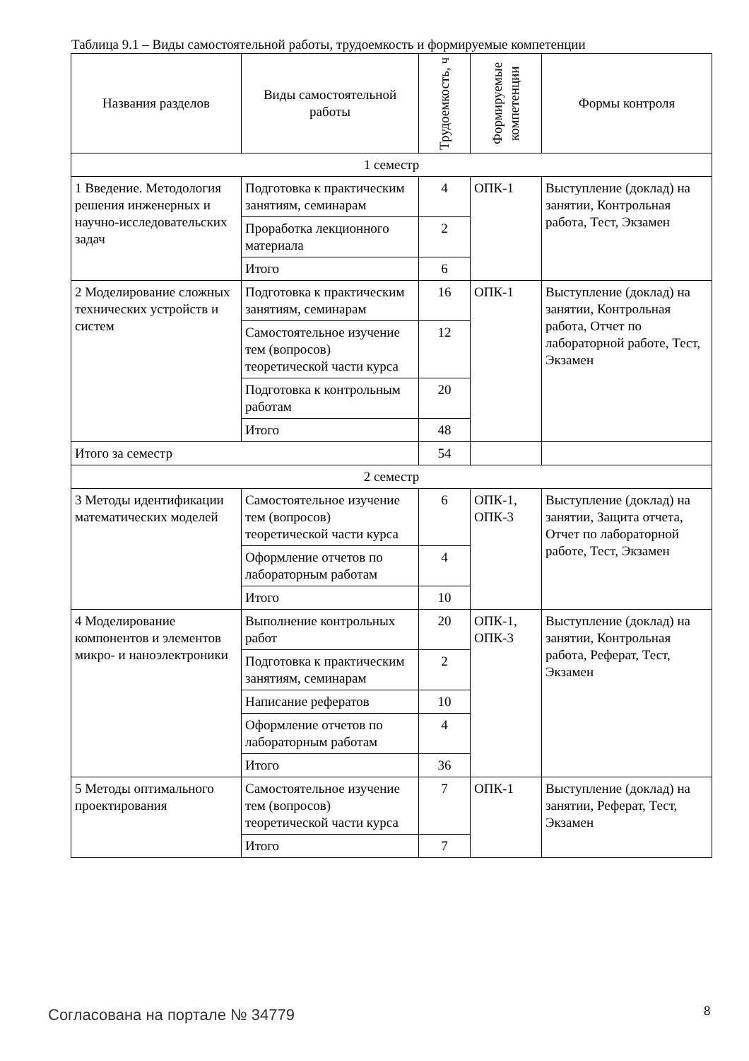Таблица 9.1 – Виды самостоятельной работы, трудоемкость и формируемые компетенции
| Названия разделов | Виды самостоятельной работы | Трудоемкость, ч | Формируемые компетенции | Формы контроля |
| --- | --- | --- | --- | --- |
| 1 семестр | | | | |
| 1 Введение. Методология решения инженерных и научно-исследовательских задач | Подготовка к практическим занятиям, семинарам | 4 | ОПК-1 | Выступление (доклад) на занятии, Контрольная работа, Тест, Экзамен |
| | Проработка лекционного материала | 2 | | |
| | Итого | 6 | | |
| 2 Моделирование сложных технических устройств и систем | Подготовка к практическим занятиям, семинарам | 16 | ОПК-1 | Выступление (доклад) на занятии, Контрольная работа, Отчет по лабораторной работе, Тест, Экзамен |
| | Самостоятельное изучение тем (вопросов) теоретической части курса | 12 | | |
| | Подготовка к контрольным работам | 20 | | |
| | Итого | 48 | | |
| Итого за семестр | | 54 | | |
| 2 семестр | | | | |
| 3 Методы идентификации математических моделей | Самостоятельное изучение тем (вопросов) теоретической части курса | 6 | ОПК-1, ОПК-3 | Выступление (доклад) на занятии, Защита отчета, Отчет по лабораторной работе, Тест, Экзамен |
| | Оформление отчетов по лабораторным работам | 4 | | |
| | Итого | 10 | | |
| 4 Моделирование компонентов и элементов микро- и наноэлектроники | Выполнение контрольных работ | 20 | ОПК-1, ОПК-3 | Выступление (доклад) на занятии, Контрольная работа, Реферат, Тест, Экзамен |
| | Подготовка к практическим занятиям, семинарам | 2 | | |
| | Написание рефератов | 10 | | |
| | Оформление отчетов по лабораторным работам | 4 | | |
| | Итого | 36 | | |
| 5 Методы оптимального проектирования | Самостоятельное изучение тем (вопросов) теоретической части курса | 7 | ОПК-1 | Выступление (доклад) на занятии, Реферат, Тест, Экзамен |
| | Итого | 7 | | |
Согласована на портале № 34779 8